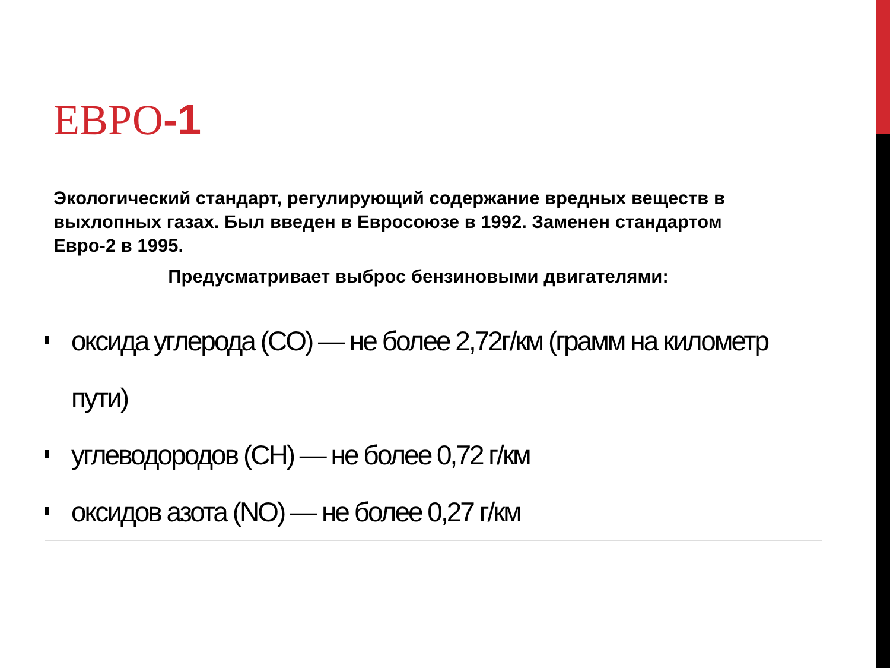ЕВРО-1
Экологический стандарт, регулирующий содержание вредных веществ в выхлопных газах. Был введен в Евросоюзе в 1992. Заменен стандартом Евро-2 в 1995.
Предусматривает выброс бензиновыми двигателями:
оксида углерода (CO) — не более 2,72г/км (грамм на километр пути)
углеводородов (CH) — не более 0,72 г/км
оксидов азота (NO) — не более 0,27 г/км